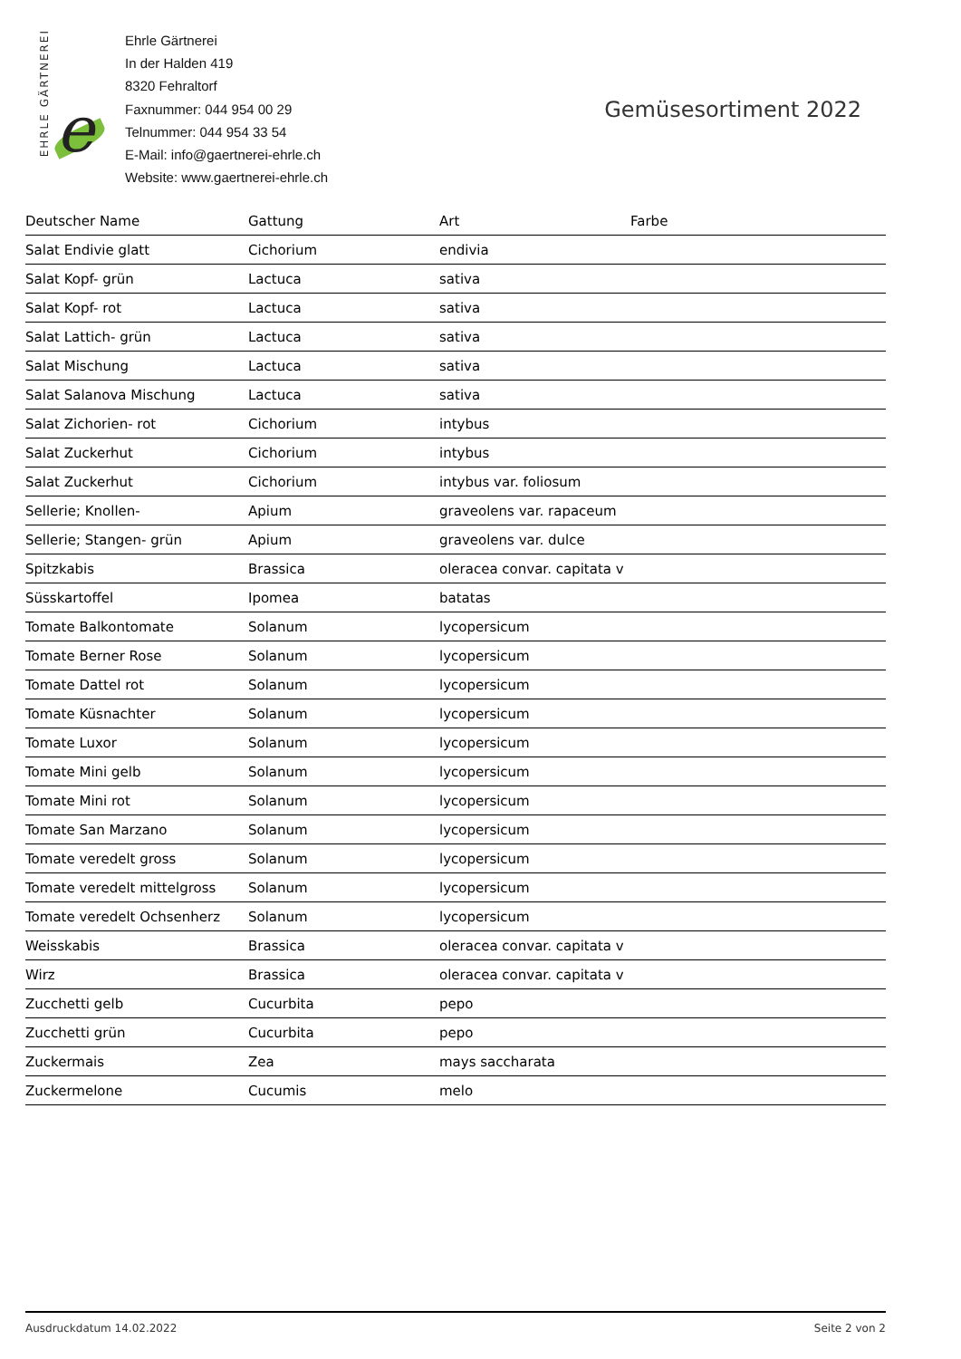EHRLE GÄRTNEREI
e
Ehrle Gärtnerei
In der Halden 419
8320 Fehraltorf
Faxnummer: 044 954 00 29
Telnummer: 044 954 33 54
E-Mail: info@gaertnerei-ehrle.ch
Website: www.gaertnerei-ehrle.ch
Gemüsesortiment 2022
| Deutscher Name | Gattung | Art | Farbe |
| --- | --- | --- | --- |
| Salat Endivie glatt | Cichorium | endivia | |
| Salat Kopf- grün | Lactuca | sativa | |
| Salat Kopf- rot | Lactuca | sativa | |
| Salat Lattich- grün | Lactuca | sativa | |
| Salat Mischung | Lactuca | sativa | |
| Salat Salanova Mischung | Lactuca | sativa | |
| Salat Zichorien- rot | Cichorium | intybus | |
| Salat Zuckerhut | Cichorium | intybus | |
| Salat Zuckerhut | Cichorium | intybus var. foliosum | |
| Sellerie; Knollen- | Apium | graveolens var. rapaceum | |
| Sellerie; Stangen- grün | Apium | graveolens var. dulce | |
| Spitzkabis | Brassica | oleracea convar. capitata v | |
| Süsskartoffel | Ipomea | batatas | |
| Tomate Balkontomate | Solanum | lycopersicum | |
| Tomate Berner Rose | Solanum | lycopersicum | |
| Tomate Dattel rot | Solanum | lycopersicum | |
| Tomate Küsnachter | Solanum | lycopersicum | |
| Tomate Luxor | Solanum | lycopersicum | |
| Tomate Mini gelb | Solanum | lycopersicum | |
| Tomate Mini rot | Solanum | lycopersicum | |
| Tomate San Marzano | Solanum | lycopersicum | |
| Tomate veredelt gross | Solanum | lycopersicum | |
| Tomate veredelt mittelgross | Solanum | lycopersicum | |
| Tomate veredelt Ochsenherz | Solanum | lycopersicum | |
| Weisskabis | Brassica | oleracea convar. capitata v | |
| Wirz | Brassica | oleracea convar. capitata v | |
| Zucchetti gelb | Cucurbita | pepo | |
| Zucchetti grün | Cucurbita | pepo | |
| Zuckermais | Zea | mays saccharata | |
| Zuckermelone | Cucumis | melo | |
Ausdruckdatum 14.02.2022 Seite 2 von 2